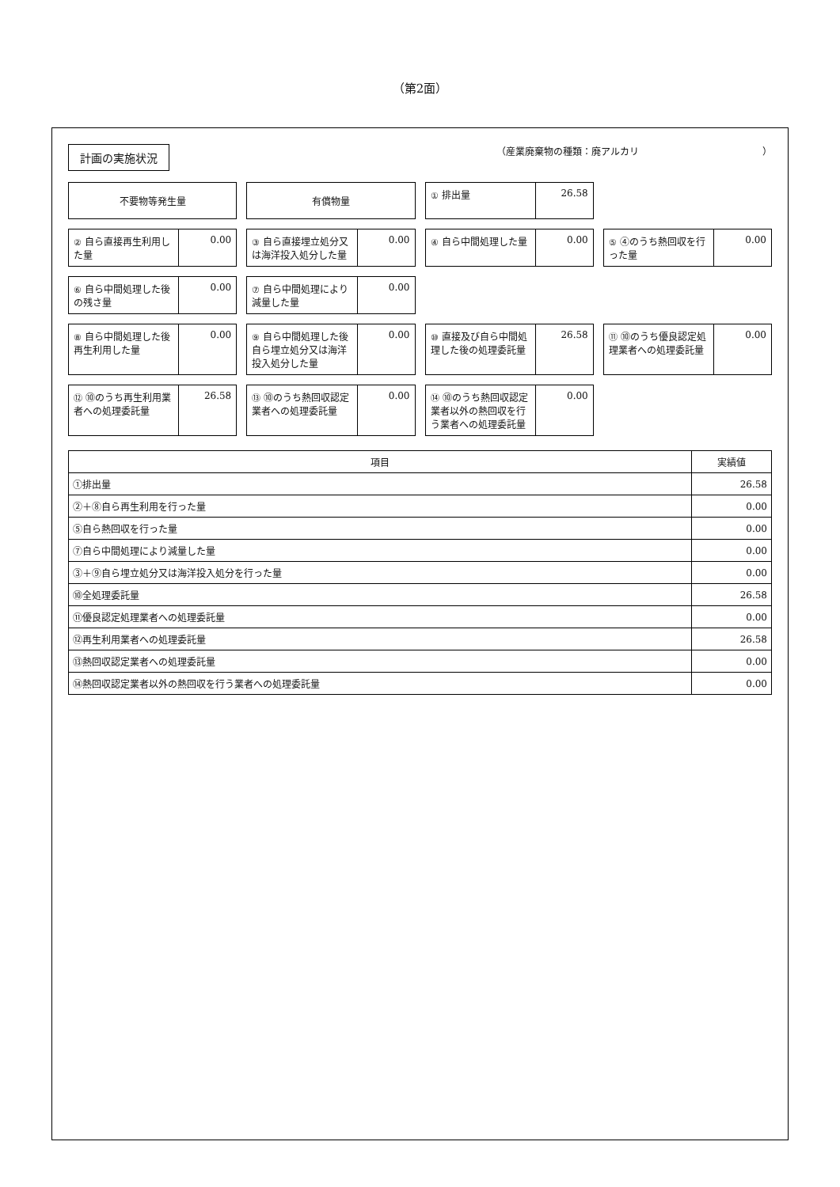（第2面）
計画の実施状況
（産業廃棄物の種類：廃アルカリ　　　　　　　　　　　　　）
不要物等発生量
有償物量
① 排出量 26.58
② 自ら直接再生利用した量 0.00
③ 自ら直接埋立処分又は海洋投入処分した量
0.00
④ 自ら中間処理した量 0.00
⑤ ④のうち熱回収を行った量 0.00
⑥ 自ら中間処理した後の残さ量 0.00
⑦ 自ら中間処理により減量した量 0.00
⑧ 自ら中間処理した後再生利用した量 0.00
⑨ 自ら中間処理した後自ら埋立処分又は海洋投入処分した量
0.00
⑩ 直接及び自ら中間処理した後の処理委託量
26.58
⑪ ⑩のうち優良認定処理業者への処理委託量
0.00
⑫ ⑩のうち再生利用業者への処理委託量 26.58
⑬ ⑩のうち熱回収認定業者への処理委託量
0.00
⑭ ⑩のうち熱回収認定業者以外の熱回収を行う業者への処理委託量
0.00
| 項目 | 実績値 |
| --- | --- |
| ①排出量 | 26.58 |
| ②＋⑧自ら再生利用を行った量 | 0.00 |
| ⑤自ら熱回収を行った量 | 0.00 |
| ⑦自ら中間処理により減量した量 | 0.00 |
| ③＋⑨自ら埋立処分又は海洋投入処分を行った量 | 0.00 |
| ⑩全処理委託量 | 26.58 |
| ⑪優良認定処理業者への処理委託量 | 0.00 |
| ⑫再生利用業者への処理委託量 | 26.58 |
| ⑬熱回収認定業者への処理委託量 | 0.00 |
| ⑭熱回収認定業者以外の熱回収を行う業者への処理委託量 | 0.00 |